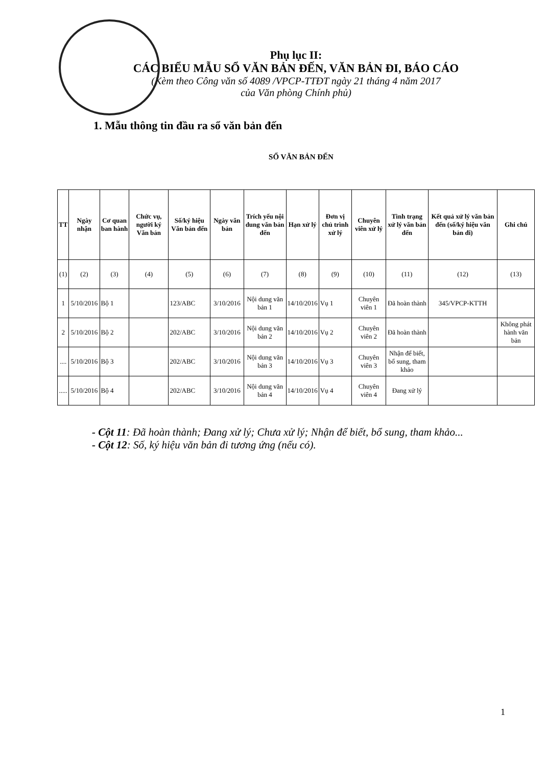Phụ lục II:
CÁC BIỂU MẪU SỔ VĂN BẢN ĐẾN, VĂN BẢN ĐI, BÁO CÁO
(Kèm theo Công văn số 4089 /VPCP-TTĐT ngày 21 tháng 4 năm 2017
của Văn phòng Chính phủ)
1. Mẫu thông tin đầu ra sổ văn bản đến
SỔ VĂN BẢN ĐẾN
| TT | Ngày nhận | Cơ quan ban hành | Chức vụ, người ký Văn bản | Số/ký hiệu Văn bản đến | Ngày văn bản | Trích yếu nội dung văn bản đến | Hạn xử lý | Đơn vị chủ trình xử lý | Chuyên viên xử lý | Tình trạng xử lý văn bản đến | Kết quả xử lý văn bản đến (số/ký hiệu văn bản đi) | Ghi chú |
| --- | --- | --- | --- | --- | --- | --- | --- | --- | --- | --- | --- | --- |
| (1) | (2) | (3) | (4) | (5) | (6) | (7) | (8) | (9) | (10) | (11) | (12) | (13) |
| 1 | 5/10/2016 | Bộ 1 | | 123/ABC | 3/10/2016 | Nội dung văn bản 1 | 14/10/2016 | Vụ 1 | Chuyên viên 1 | Đã hoàn thành | 345/VPCP-KTTH | |
| 2 | 5/10/2016 | Bộ 2 | | 202/ABC | 3/10/2016 | Nội dung văn bản 2 | 14/10/2016 | Vụ 2 | Chuyên viên 2 | Đã hoàn thành | | Không phát hành văn bản |
| .... | 5/10/2016 | Bộ 3 | | 202/ABC | 3/10/2016 | Nội dung văn bản 3 | 14/10/2016 | Vụ 3 | Chuyên viên 3 | Nhận để biết, bổ sung, tham khảo | | |
| ..... | 5/10/2016 | Bộ 4 | | 202/ABC | 3/10/2016 | Nội dung văn bản 4 | 14/10/2016 | Vụ 4 | Chuyên viên 4 | Đang xử lý | | |
- Cột 11: Đã hoàn thành; Đang xử lý; Chưa xử lý; Nhận để biết, bổ sung, tham khảo...
- Cột 12: Số, ký hiệu văn bản đi tương ứng (nếu có).
1